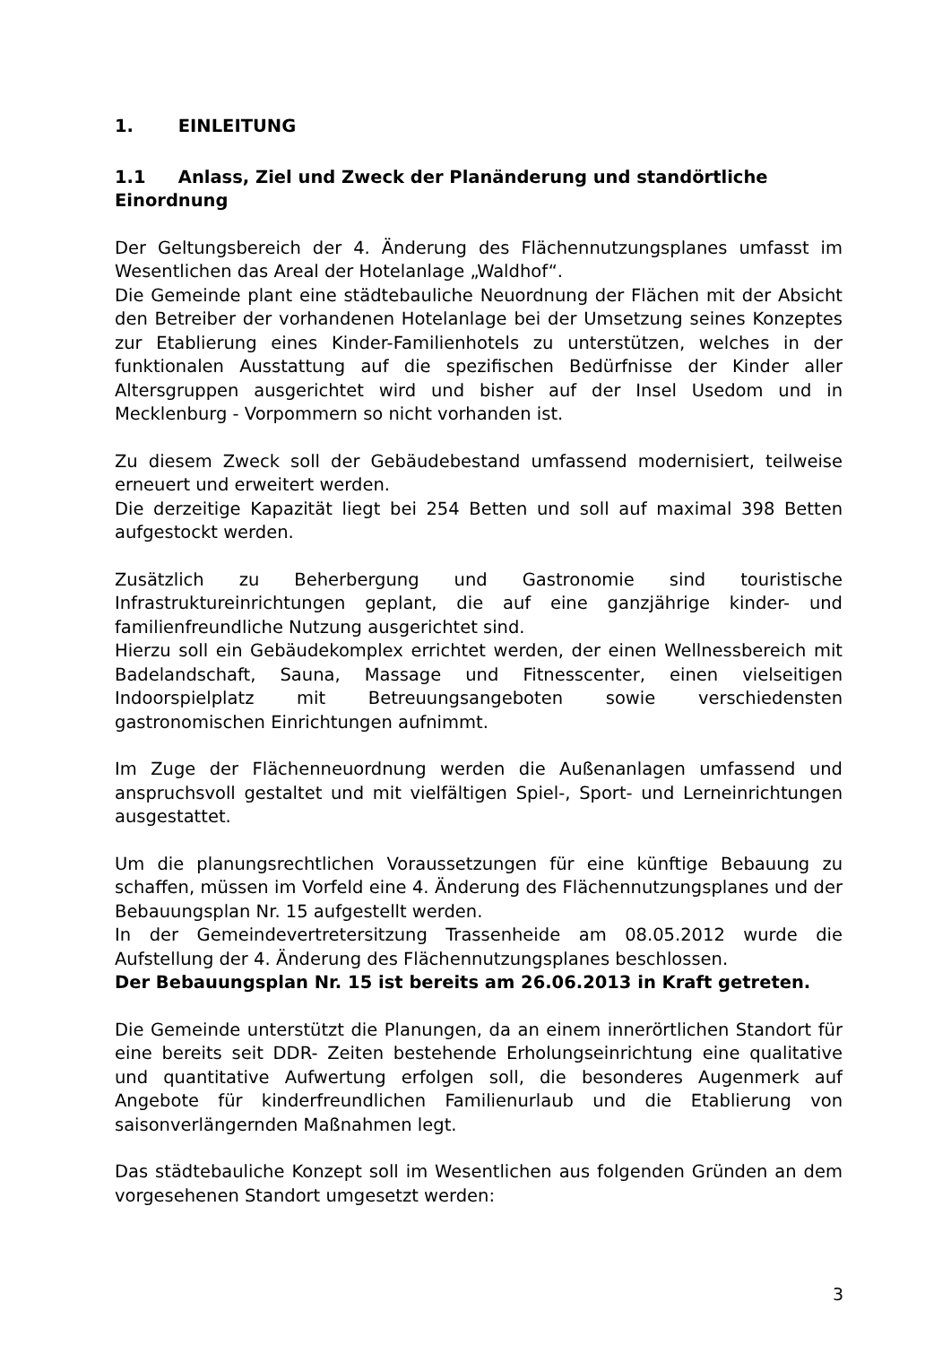1. EINLEITUNG
1.1 Anlass, Ziel und Zweck der Planänderung und standörtliche Einordnung
Der Geltungsbereich der 4. Änderung des Flächennutzungsplanes umfasst im Wesentlichen das Areal der Hotelanlage „Waldhof“.
Die Gemeinde plant eine städtebauliche Neuordnung der Flächen mit der Absicht den Betreiber der vorhandenen Hotelanlage bei der Umsetzung seines Konzeptes zur Etablierung eines Kinder-Familienhotels zu unterstützen, welches in der funktionalen Ausstattung auf die spezifischen Bedürfnisse der Kinder aller Altersgruppen ausgerichtet wird und bisher auf der Insel Usedom und in Mecklenburg - Vorpommern so nicht vorhanden ist.
Zu diesem Zweck soll der Gebäudebestand umfassend modernisiert, teilweise erneuert und erweitert werden.
Die derzeitige Kapazität liegt bei 254 Betten und soll auf maximal 398 Betten aufgestockt werden.
Zusätzlich zu Beherbergung und Gastronomie sind touristische Infrastruktureinrichtungen geplant, die auf eine ganzjährige kinder- und familienfreundliche Nutzung ausgerichtet sind.
Hierzu soll ein Gebäudekomplex errichtet werden, der einen Wellnessbereich mit Badelandschaft, Sauna, Massage und Fitnesscenter, einen vielseitigen Indoorspielplatz mit Betreuungsangeboten sowie verschiedensten gastronomischen Einrichtungen aufnimmt.
Im Zuge der Flächenneuordnung werden die Außenanlagen umfassend und anspruchsvoll gestaltet und mit vielfältigen Spiel-, Sport- und Lerneinrichtungen ausgestattet.
Um die planungsrechtlichen Voraussetzungen für eine künftige Bebauung zu schaffen, müssen im Vorfeld eine 4. Änderung des Flächennutzungsplanes und der Bebauungsplan Nr. 15 aufgestellt werden.
In der Gemeindevertretersitzung Trassenheide am 08.05.2012 wurde die Aufstellung der 4. Änderung des Flächennutzungsplanes beschlossen.
Der Bebauungsplan Nr. 15 ist bereits am 26.06.2013 in Kraft getreten.
Die Gemeinde unterstützt die Planungen, da an einem innerörtlichen Standort für eine bereits seit DDR- Zeiten bestehende Erholungseinrichtung eine qualitative und quantitative Aufwertung erfolgen soll, die besonderes Augenmerk auf Angebote für kinderfreundlichen Familienurlaub und die Etablierung von saisonverlängernden Maßnahmen legt.
Das städtebauliche Konzept soll im Wesentlichen aus folgenden Gründen an dem vorgesehenen Standort umgesetzt werden:
3